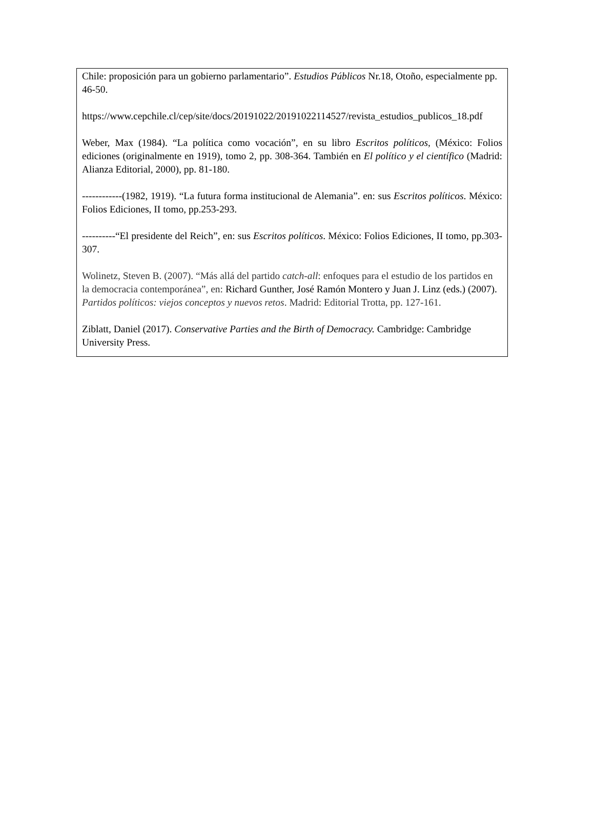Chile: proposición para un gobierno parlamentario”. Estudios Públicos Nr.18, Otoño, especialmente pp. 46-50.
https://www.cepchile.cl/cep/site/docs/20191022/20191022114527/revista_estudios_publicos_18.pdf
Weber, Max (1984). “La política como vocación”, en su libro Escritos políticos, (México: Folios ediciones (originalmente en 1919), tomo 2, pp. 308-364. También en El político y el científico (Madrid: Alianza Editorial, 2000), pp. 81-180.
------------(1982, 1919). “La futura forma institucional de Alemania”. en: sus Escritos políticos. México: Folios Ediciones, II tomo, pp.253-293.
----------“El presidente del Reich”, en: sus Escritos políticos. México: Folios Ediciones, II tomo, pp.303-307.
Wolinetz, Steven B. (2007). “Más allá del partido catch-all: enfoques para el estudio de los partidos en la democracia contemporánea”, en: Richard Gunther, José Ramón Montero y Juan J. Linz (eds.) (2007). Partidos políticos: viejos conceptos y nuevos retos. Madrid: Editorial Trotta, pp. 127-161.
Ziblatt, Daniel (2017). Conservative Parties and the Birth of Democracy. Cambridge: Cambridge University Press.